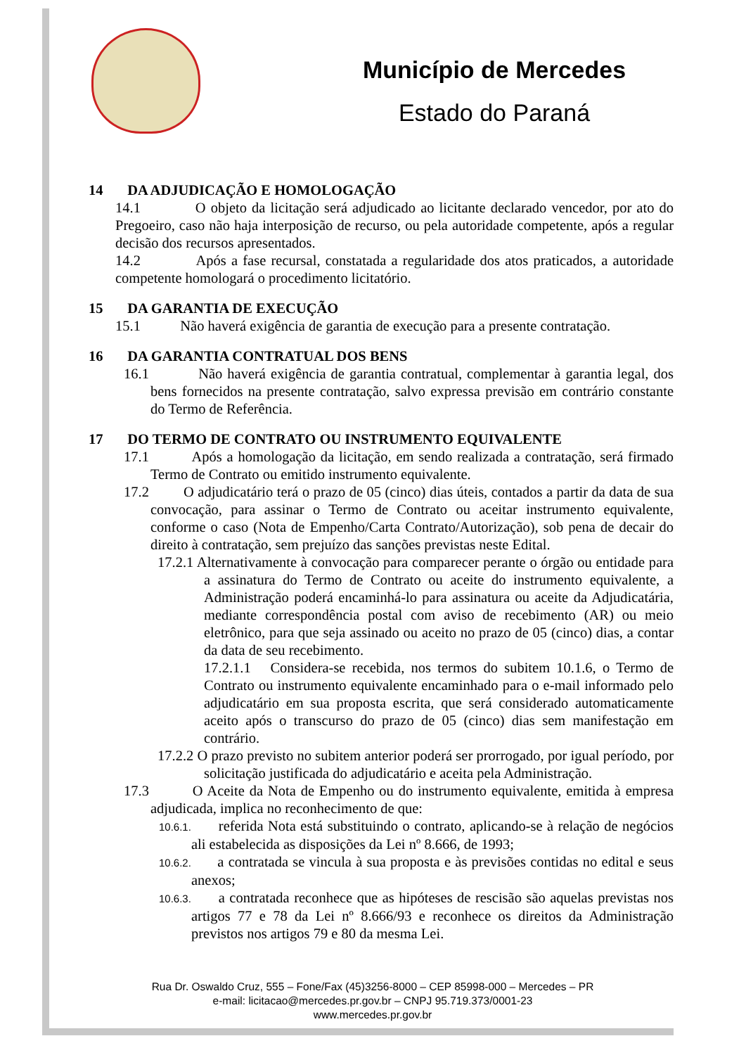Município de Mercedes
Estado do Paraná
14 DA ADJUDICAÇÃO E HOMOLOGAÇÃO
14.1 O objeto da licitação será adjudicado ao licitante declarado vencedor, por ato do Pregoeiro, caso não haja interposição de recurso, ou pela autoridade competente, após a regular decisão dos recursos apresentados.
14.2 Após a fase recursal, constatada a regularidade dos atos praticados, a autoridade competente homologará o procedimento licitatório.
15 DA GARANTIA DE EXECUÇÃO
15.1 Não haverá exigência de garantia de execução para a presente contratação.
16 DA GARANTIA CONTRATUAL DOS BENS
16.1 Não haverá exigência de garantia contratual, complementar à garantia legal, dos bens fornecidos na presente contratação, salvo expressa previsão em contrário constante do Termo de Referência.
17 DO TERMO DE CONTRATO OU INSTRUMENTO EQUIVALENTE
17.1 Após a homologação da licitação, em sendo realizada a contratação, será firmado Termo de Contrato ou emitido instrumento equivalente.
17.2 O adjudicatário terá o prazo de 05 (cinco) dias úteis, contados a partir da data de sua convocação, para assinar o Termo de Contrato ou aceitar instrumento equivalente, conforme o caso (Nota de Empenho/Carta Contrato/Autorização), sob pena de decair do direito à contratação, sem prejuízo das sanções previstas neste Edital.
17.2.1 Alternativamente à convocação para comparecer perante o órgão ou entidade para a assinatura do Termo de Contrato ou aceite do instrumento equivalente, a Administração poderá encaminhá-lo para assinatura ou aceite da Adjudicatária, mediante correspondência postal com aviso de recebimento (AR) ou meio eletrônico, para que seja assinado ou aceito no prazo de 05 (cinco) dias, a contar da data de seu recebimento.
17.2.1.1 Considera-se recebida, nos termos do subitem 10.1.6, o Termo de Contrato ou instrumento equivalente encaminhado para o e-mail informado pelo adjudicatário em sua proposta escrita, que será considerado automaticamente aceito após o transcurso do prazo de 05 (cinco) dias sem manifestação em contrário.
17.2.2 O prazo previsto no subitem anterior poderá ser prorrogado, por igual período, por solicitação justificada do adjudicatário e aceita pela Administração.
17.3 O Aceite da Nota de Empenho ou do instrumento equivalente, emitida à empresa adjudicada, implica no reconhecimento de que:
10.6.1. referida Nota está substituindo o contrato, aplicando-se à relação de negócios ali estabelecida as disposições da Lei nº 8.666, de 1993;
10.6.2. a contratada se vincula à sua proposta e às previsões contidas no edital e seus anexos;
10.6.3. a contratada reconhece que as hipóteses de rescisão são aquelas previstas nos artigos 77 e 78 da Lei nº 8.666/93 e reconhece os direitos da Administração previstos nos artigos 79 e 80 da mesma Lei.
Rua Dr. Oswaldo Cruz, 555 – Fone/Fax (45)3256-8000 – CEP 85998-000 – Mercedes – PR
e-mail: licitacao@mercedes.pr.gov.br – CNPJ 95.719.373/0001-23
www.mercedes.pr.gov.br